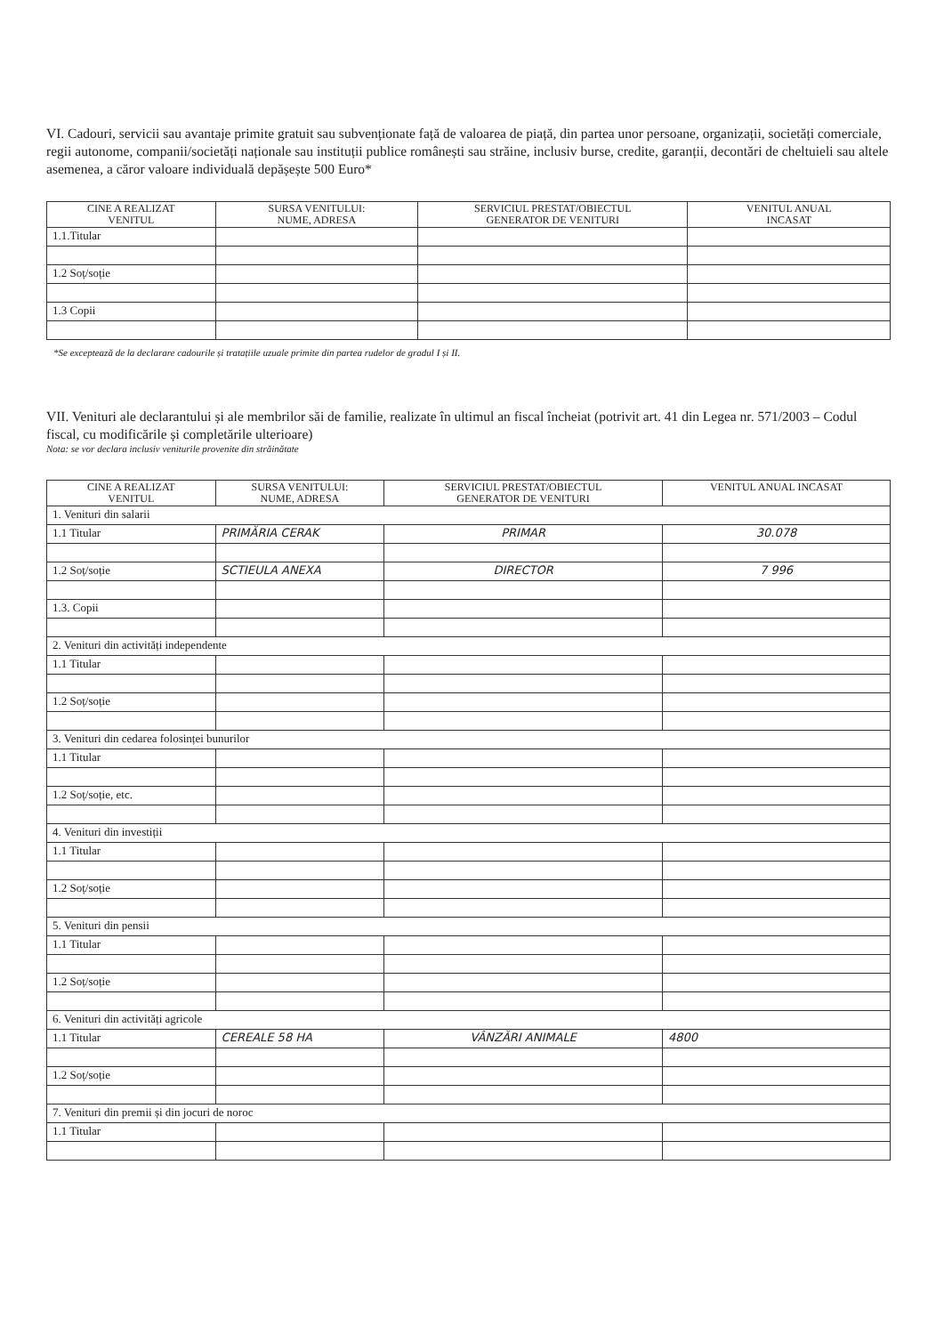VI. Cadouri, servicii sau avantaje primite gratuit sau subvenționate față de valoarea de piață, din partea unor persoane, organizații, societăți comerciale, regii autonome, companii/societăți naționale sau instituții publice românești sau străine, inclusiv burse, credite, garanții, decontări de cheltuieli sau altele asemenea, a căror valoare individuală depășește 500 Euro*
| CINE A REALIZAT VENITUL | SURSA VENITULUI: NUME, ADRESA | SERVICIUL PRESTAT/OBIECTUL GENERATOR DE VENITURI | VENITUL ANUAL INCASAT |
| --- | --- | --- | --- |
| 1.1.Titular | | | |
| 1.2 Soț/soție | | | |
| 1.3 Copii | | | |
*Se exceptează de la declarare cadourile și tratațiile uzuale primite din partea rudelor de gradul I și II.
VII. Venituri ale declarantului și ale membrilor săi de familie, realizate în ultimul an fiscal încheiat (potrivit art. 41 din Legea nr. 571/2003 – Codul fiscal, cu modificările și completările ulterioare)
Nota: se vor declara inclusiv veniturile provenite din străinătate
| CINE A REALIZAT VENITUL | SURSA VENITULUI: NUME, ADRESA | SERVICIUL PRESTAT/OBIECTUL GENERATOR DE VENITURI | VENITUL ANUAL INCASAT |
| --- | --- | --- | --- |
| 1. Venituri din salarii | | | |
| 1.1 Titular | PRIMĂRIA CERAK | PRIMAR | 30.078 |
| 1.2 Soț/soție | SCTIEULA ANEXA | DIRECTOR | 7 996 |
| 1.3. Copii | | | |
| 2. Venituri din activități independente | | | |
| 1.1 Titular | | | |
| 1.2 Soț/soție | | | |
| 3. Venituri din cedarea folosinței bunurilor | | | |
| 1.1 Titular | | | |
| 1.2 Soț/soție, etc. | | | |
| 4. Venituri din investiții | | | |
| 1.1 Titular | | | |
| 1.2 Soț/soție | | | |
| 5. Venituri din pensii | | | |
| 1.1 Titular | | | |
| 1.2 Soț/soție | | | |
| 6. Venituri din activități agricole | | | |
| 1.1 Titular | CEREALE 58 HA | VÂNZĂRI ANIMALE | 4800 |
| 1.2 Soț/soție | | | |
| 7. Venituri din premii și din jocuri de noroc | | | |
| 1.1 Titular | | | |